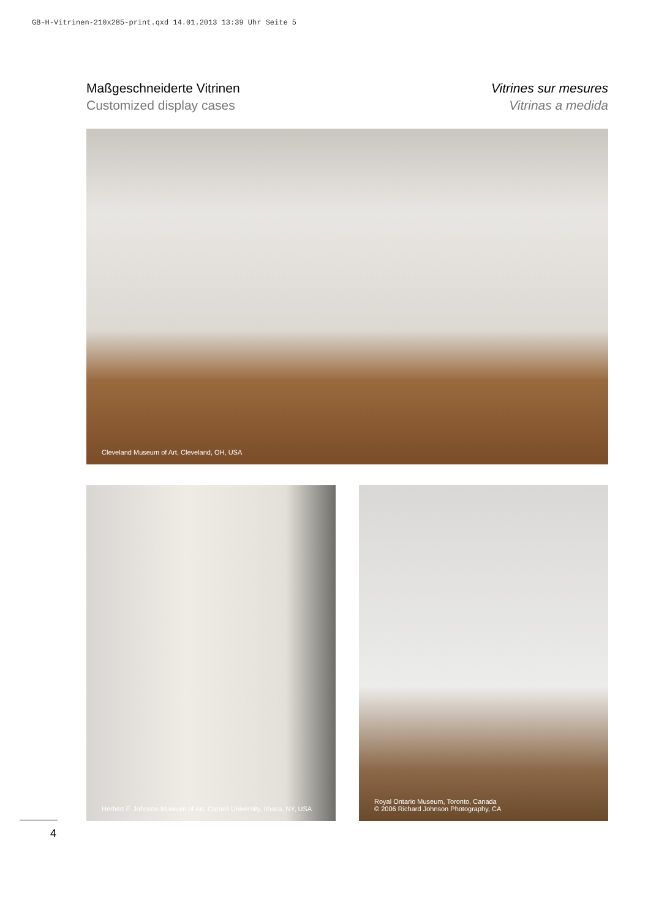GB-H-Vitrinen-210x285-print.qxd 14.01.2013 13:39 Uhr Seite 5
Maßgeschneiderte Vitrinen
Customized display cases
Vitrines sur mesures
Vitrinas a medida
Cleveland Museum of Art, Cleveland, OH, USA
Herbert F. Johnson Museum of Art, Cornell University, Ithaca, NY, USA
Royal Ontario Museum, Toronto, Canada
© 2006 Richard Johnson Photography, CA
4